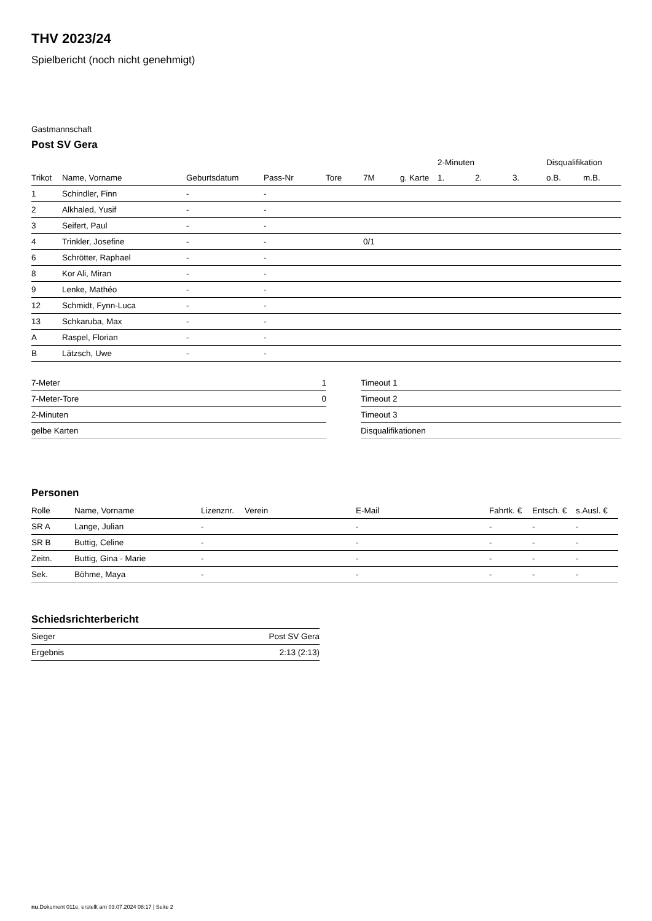THV 2023/24
Spielbericht (noch nicht genehmigt)
Gastmannschaft
Post SV Gera
| | | | | | | | 2-Minuten | | | Disqualifikation | |
| --- | --- | --- | --- | --- | --- | --- | --- | --- | --- | --- | --- |
| Trikot | Name, Vorname | Geburtsdatum | Pass-Nr | Tore | 7M | g. Karte | 1. | 2. | 3. | o.B. | m.B. |
| 1 | Schindler, Finn | - | - | | | | | | | | |
| 2 | Alkhaled, Yusif | - | - | | | | | | | | |
| 3 | Seifert, Paul | - | - | | | | | | | | |
| 4 | Trinkler, Josefine | - | - | | 0/1 | | | | | | |
| 6 | Schrötter, Raphael | - | - | | | | | | | | |
| 8 | Kor Ali, Miran | - | - | | | | | | | | |
| 9 | Lenke, Mathéo | - | - | | | | | | | | |
| 12 | Schmidt, Fynn-Luca | - | - | | | | | | | | |
| 13 | Schkaruba, Max | - | - | | | | | | | | |
| A | Raspel, Florian | - | - | | | | | | | | |
| B | Lätzsch, Uwe | - | - | | | | | | | | |
| 7-Meter | 1 |
| 7-Meter-Tore | 0 |
| 2-Minuten | |
| gelbe Karten | |
| Timeout 1 |
| Timeout 2 |
| Timeout 3 |
| Disqualifikationen |
Personen
| Rolle | Name, Vorname | Lizenznr. | Verein | E-Mail | Fahrtk. € | Entsch. € | s.Ausl. € |
| --- | --- | --- | --- | --- | --- | --- | --- |
| SR A | Lange, Julian | - | | - | - | - | - |
| SR B | Buttig, Celine | - | | - | - | - | - |
| Zeitn. | Buttig, Gina - Marie | - | | - | - | - | - |
| Sek. | Böhme, Maya | - | | - | - | - | - |
Schiedsrichterbericht
| Sieger | Post SV Gera |
| Ergebnis | 2:13 (2:13) |
nu.Dokument 011e, erstellt am 03.07.2024 08:17 | Seite 2